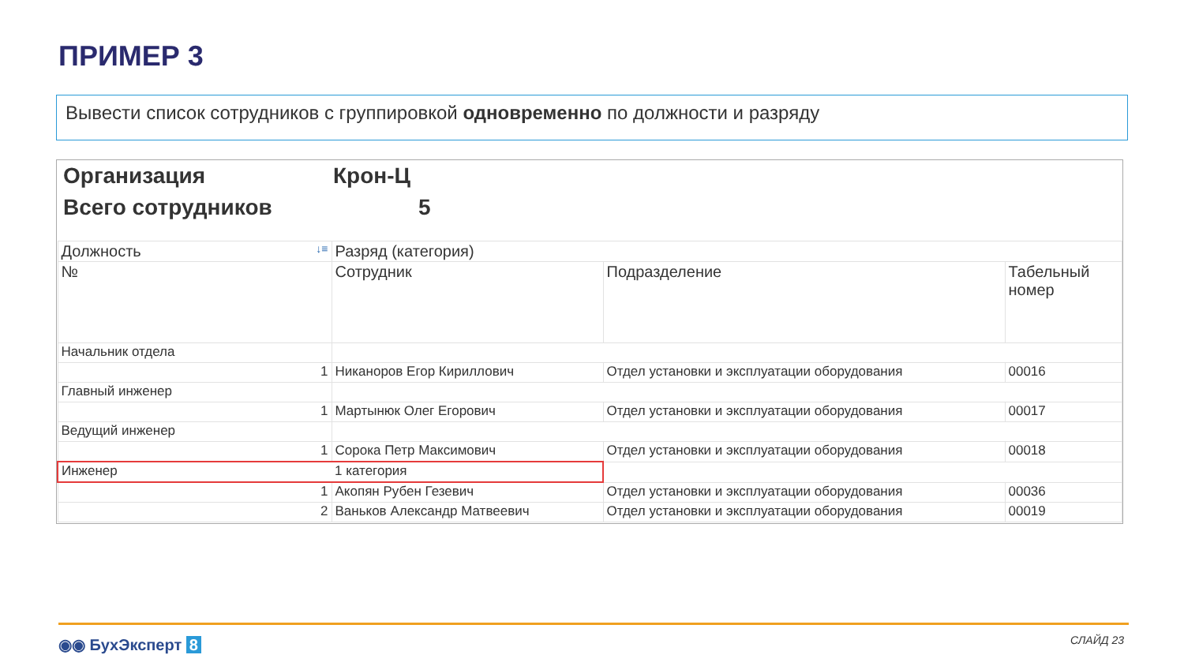ПРИМЕР 3
Вывести список сотрудников с группировкой одновременно по должности и разряду
Организация Крон-Ц
Всего сотрудников 5
| Должность ↓≡ | Разряд (категория) | | |
| --- | --- | --- | --- |
| № | Сотрудник | Подразделение | Табельный номер |
| Начальник отдела | | | |
| 1 | Никаноров Егор Кириллович | Отдел установки и эксплуатации оборудования | 00016 |
| Главный инженер | | | |
| 1 | Мартынюк Олег Егорович | Отдел установки и эксплуатации оборудования | 00017 |
| Ведущий инженер | | | |
| 1 | Сорока Петр Максимович | Отдел установки и эксплуатации оборудования | 00018 |
| Инженер | 1 категория | | |
| 1 | Акопян Рубен Гезевич | Отдел установки и эксплуатации оборудования | 00036 |
| 2 | Ваньков Александр Матвеевич | Отдел установки и эксплуатации оборудования | 00019 |
◉◉ БухЭксперт 8 СЛАЙД 23